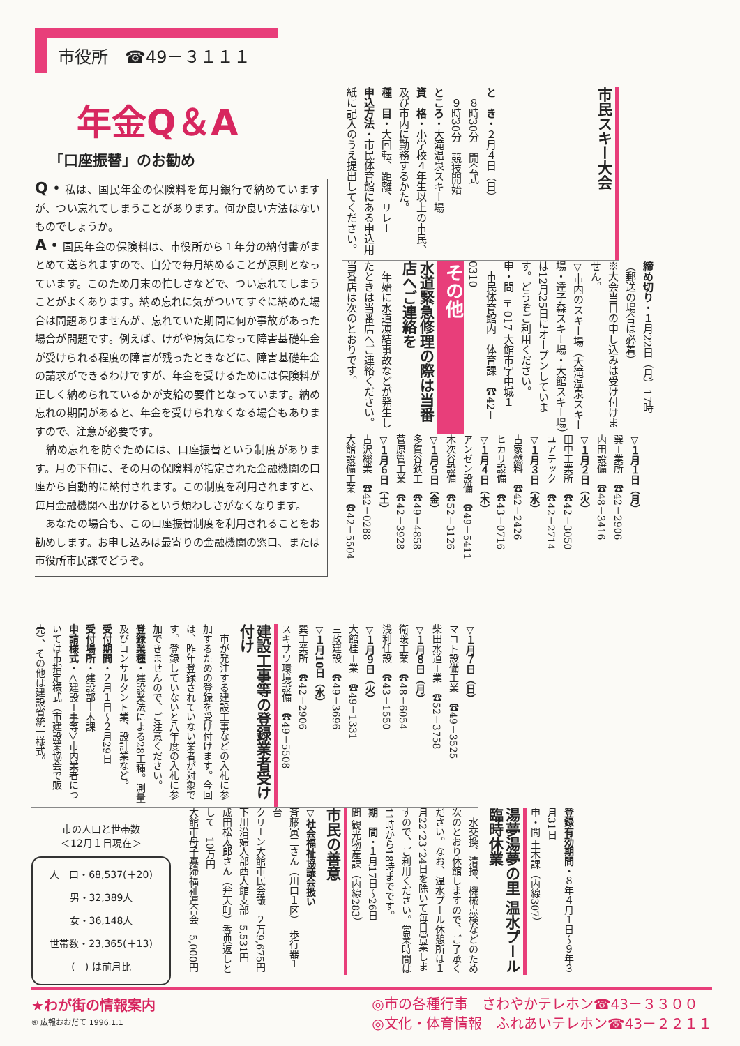市役所　☎49－３１１１
年金Q＆A
「口座振替」のお勧め
Q・私は、国民年金の保険料を毎月銀行で納めていますが、つい忘れてしまうことがあります。何か良い方法はないものでしょうか。
A・国民年金の保険料は、市役所から１年分の納付書がまとめて送られますので、自分で毎月納めることが原則となっています。このため月末の忙しさなどで、つい忘れてしまうことがよくあります。納め忘れに気がついてすぐに納めた場合は問題ありませんが、忘れていた期間に何か事故があった場合が問題です。例えば、けがや病気になって障害基礎年金が受けられる程度の障害が残ったときなどに、障害基礎年金の請求ができるわけですが、年金を受けるためには保険料が正しく納められているかが支給の要件となっています。納め忘れの期間があると、年金を受けられなくなる場合もありますので、注意が必要です。
　納め忘れを防ぐためには、口座振替という制度があります。月の下旬に、その月の保険料が指定された金融機関の口座から自動的に納付されます。この制度を利用されますと、毎月金融機関へ出かけるという煩わしさがなくなります。
　あなたの場合も、この口座振替制度を利用されることをお勧めします。お申し込みは最寄りの金融機関の窓口、または市役所市民課でどうぞ。
市民スキー大会
と　き・２月４日（日）
　８時30分　開会式
　９時30分　競技開始
ところ・大滝温泉スキー場
資　格・小学校４年生以上の市民、及び市内に勤務するかた。
種　目・大回転、距離、リレー
申込方法・市民体育館にある申込用紙に記入のうえ提出してください。
締め切り・１月22日（月）17時（郵送の場合は必着）
※大会当日の申し込みは受け付けません。
▽市内のスキー場（大滝温泉スキー場・達子森スキー場・大館スキー場）は12月25日にオープンしています。どうぞご利用ください。
申・問 〒017 大館市字中城１
　市民体育館内　体育課　☎42－0310
その他
水道緊急修理の際は当番店へご連絡を
　年始に水道凍結事故などが発生したときは当番店へご連絡ください。当番店は次のとおりです。
▽１月１日（月）
巽工業所　☎42－2906
内田設備　☎48－3416
▽１月２日（火）
田中工業所　☎42－3050
ユアテック　☎42－2714
▽１月３日（水）
古家燃料　☎42－2426
ヒカリ設備　☎43－0716
▽１月４日（木）
アンゼン設備　☎49－5411
木次谷設備　☎52－3126
▽１月５日（金）
多賀谷鉄工　☎49－4858
菅原管工業　☎42－3928
▽１月６日（土）
古沢総業　☎42－0288
大館設備工業　☎42－5504
▽１月７日（日）
マコト設備工業　☎49－3525
柴田水道工業　☎52－3758
▽１月８日（月）
衛暖工業　☎48－6054
浅利住設　☎43－1550
▽１月９日（火）
大館桂工業　☎49－1331
三政建設　☎49－3696
▽１月10日（水）
巽工業所　☎42－2906
スキサワ環境設備　☎49－5508
建設工事等の登録業者受け付け
　市が発注する建設工事などの入札に参加するための登録を受け付けます。今回は、昨年登録されていない業者が対象です。登録していないと八年度の入札に参加できませんので、ご注意ください。
登録業種・建設業法による28工種。測量及びコンサルタント業、設計業など。
受付期間・２月１日～２月29日
受付場所・建設部土木課
申請様式・＜建設工事等＞市内業者については市指定様式（市建設業協会で販売）、その他は建設省統一様式。
市の人口と世帯数
＜12月１日現在＞
人　口・68,537(＋20)
男・32,389人
女・36,148人
世帯数・23,365(＋13)
(　) は前月比
登録有効期間・８年４月１日～９年３月31日
申・問 土木課（内線307）
湯夢湯夢の里 温水プール臨時休業
　水交換、清掃、機械点検などのため次のとおり休館しますので、ご了承ください。なお、温水プール休憩所は１月22、23、24日を除いて毎日営業しますので、ご利用ください。営業時間は11時から18時までです。
期　間・１月17日～26日
問 観光物産課（内線283）
市民の善意
▽社会福祉協議会扱い
斉藤寅三さん（川口１区）　歩行器１台
クリーン大館市民会議　２万9,675円
下川沿婦人部西大館支部　5,531円
成田松太郎さん（弁天町）香典返しとして　10万円
大館市母子寡婦福祉連合会　5,000円
★わが街の情報案内
⑨ 広報おおだて 1996.1.1
◎市の各種行事　さわやかテレホン☎43－３３００
◎文化・体育情報　ふれあいテレホン☎43－２２１１